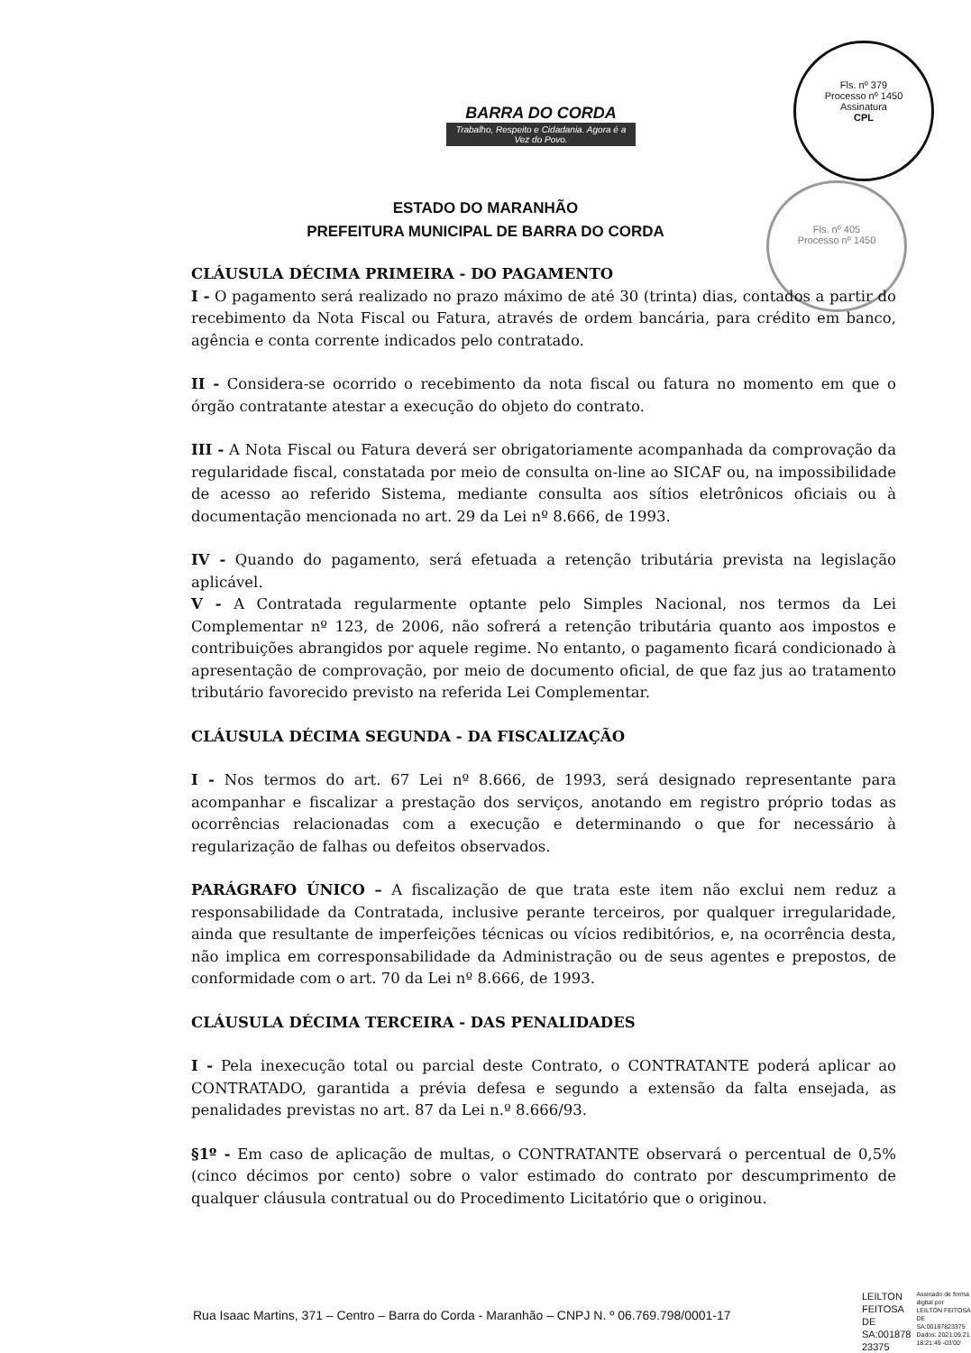BARRA DO CORDA
Trabalho, Respeito e Cidadania. Agora é a Vez do Povo.
Fls. nº 379
Processo nº 1450
Assinatura
CPL
Fls. nº 405
Processo nº 1450
ESTADO DO MARANHÃO
PREFEITURA MUNICIPAL DE BARRA DO CORDA
CLÁUSULA DÉCIMA PRIMEIRA - DO PAGAMENTO
I - O pagamento será realizado no prazo máximo de até 30 (trinta) dias, contados a partir do recebimento da Nota Fiscal ou Fatura, através de ordem bancária, para crédito em banco, agência e conta corrente indicados pelo contratado.
II - Considera-se ocorrido o recebimento da nota fiscal ou fatura no momento em que o órgão contratante atestar a execução do objeto do contrato.
III - A Nota Fiscal ou Fatura deverá ser obrigatoriamente acompanhada da comprovação da regularidade fiscal, constatada por meio de consulta on-line ao SICAF ou, na impossibilidade de acesso ao referido Sistema, mediante consulta aos sítios eletrônicos oficiais ou à documentação mencionada no art. 29 da Lei nº 8.666, de 1993.
IV - Quando do pagamento, será efetuada a retenção tributária prevista na legislação aplicável.
V - A Contratada regularmente optante pelo Simples Nacional, nos termos da Lei Complementar nº 123, de 2006, não sofrerá a retenção tributária quanto aos impostos e contribuições abrangidos por aquele regime. No entanto, o pagamento ficará condicionado à apresentação de comprovação, por meio de documento oficial, de que faz jus ao tratamento tributário favorecido previsto na referida Lei Complementar.
CLÁUSULA DÉCIMA SEGUNDA - DA FISCALIZAÇÃO
I - Nos termos do art. 67 Lei nº 8.666, de 1993, será designado representante para acompanhar e fiscalizar a prestação dos serviços, anotando em registro próprio todas as ocorrências relacionadas com a execução e determinando o que for necessário à regularização de falhas ou defeitos observados.
PARÁGRAFO ÚNICO – A fiscalização de que trata este item não exclui nem reduz a responsabilidade da Contratada, inclusive perante terceiros, por qualquer irregularidade, ainda que resultante de imperfeições técnicas ou vícios redibitórios, e, na ocorrência desta, não implica em corresponsabilidade da Administração ou de seus agentes e prepostos, de conformidade com o art. 70 da Lei nº 8.666, de 1993.
CLÁUSULA DÉCIMA TERCEIRA - DAS PENALIDADES
I - Pela inexecução total ou parcial deste Contrato, o CONTRATANTE poderá aplicar ao CONTRATADO, garantida a prévia defesa e segundo a extensão da falta ensejada, as penalidades previstas no art. 87 da Lei n.º 8.666/93.
§1º - Em caso de aplicação de multas, o CONTRATANTE observará o percentual de 0,5% (cinco décimos por cento) sobre o valor estimado do contrato por descumprimento de qualquer cláusula contratual ou do Procedimento Licitatório que o originou.
Rua Isaac Martins, 371 – Centro – Barra do Corda - Maranhão – CNPJ N. º 06.769.798/0001-17
LEILTON
FEITOSA
DE
SA:001878
23375
Assinado de forma digital por LEILTON FEITOSA DE SA:00187823375 Dados: 2021.09.21 18:21:49 -03'00'